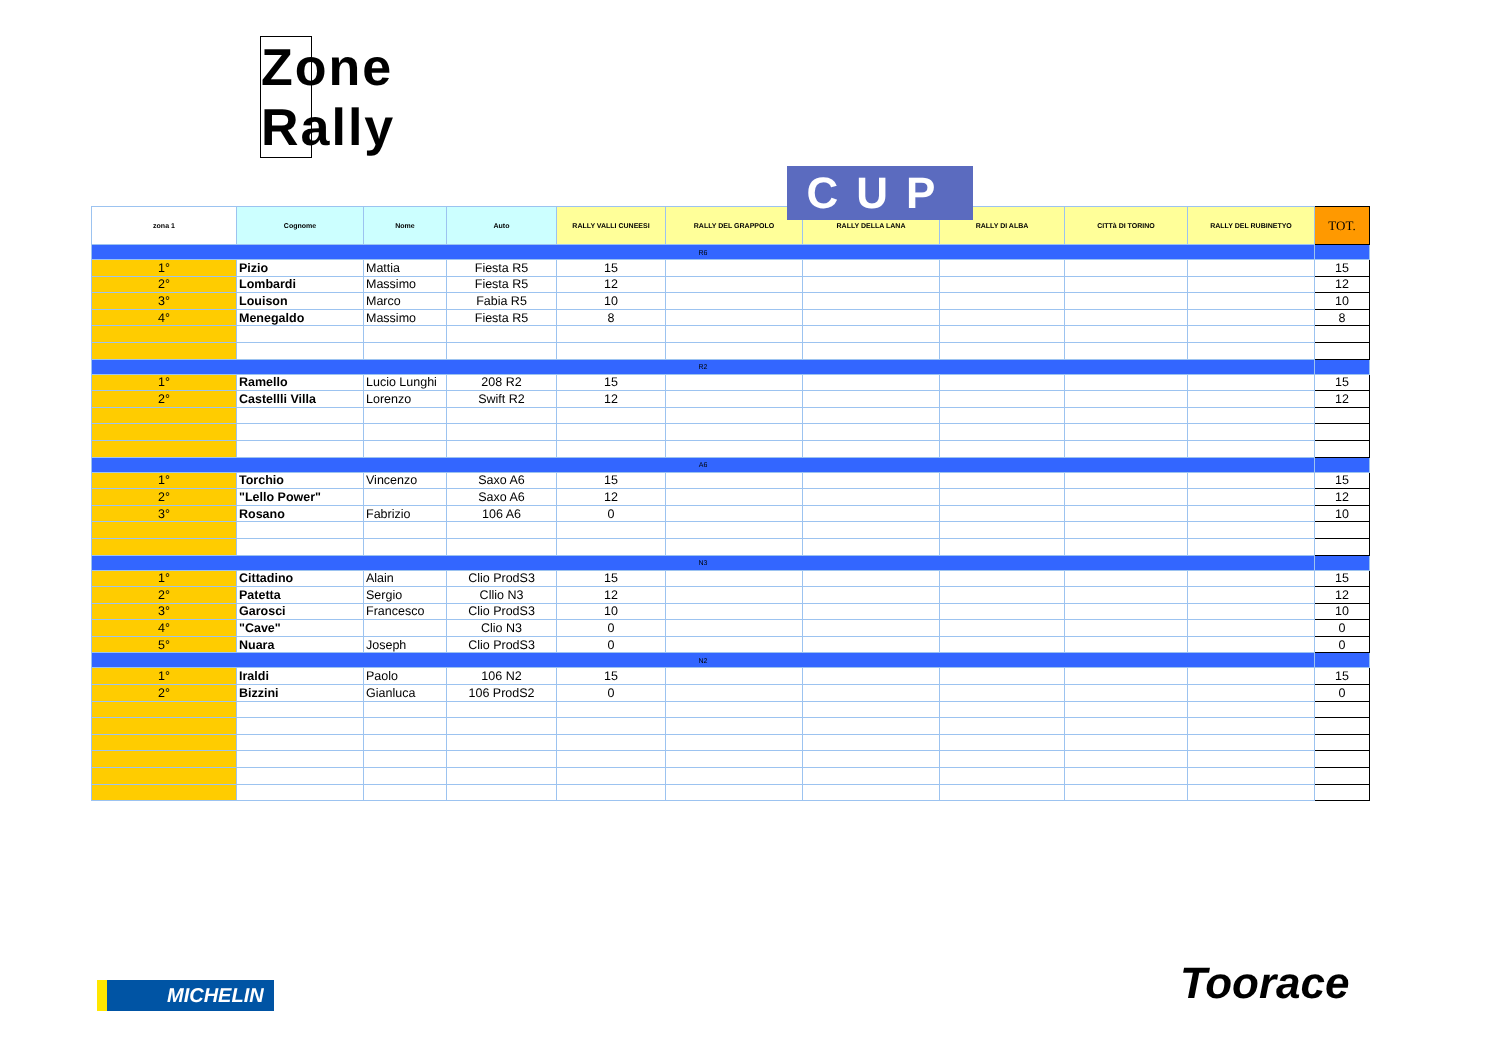Zone Rally
CUP
| zona 1 | Cognome | Nome | Auto | RALLY VALLI CUNEESI | RALLY DEL GRAPPOLO | RALLY DELLA LANA | RALLY DI ALBA | CITTà DI TORINO | RALLY DEL RUBINETYO | TOT. |
| --- | --- | --- | --- | --- | --- | --- | --- | --- | --- | --- |
| R6 | | | | | | | | | | |
| 1° | Pizio | Mattia | Fiesta R5 | 15 | | | | | | 15 |
| 2° | Lombardi | Massimo | Fiesta R5 | 12 | | | | | | 12 |
| 3° | Louison | Marco | Fabia R5 | 10 | | | | | | 10 |
| 4° | Menegaldo | Massimo | Fiesta R5 | 8 | | | | | | 8 |
| R2 | | | | | | | | | | |
| 1° | Ramello | Lucio Lunghi | 208 R2 | 15 | | | | | | 15 |
| 2° | Castellli Villa | Lorenzo | Swift R2 | 12 | | | | | | 12 |
| A6 | | | | | | | | | | |
| 1° | Torchio | Vincenzo | Saxo A6 | 15 | | | | | | 15 |
| 2° | "Lello Power" | | Saxo A6 | 12 | | | | | | 12 |
| 3° | Rosano | Fabrizio | 106 A6 | 0 | | | | | | 10 |
| N3 | | | | | | | | | | |
| 1° | Cittadino | Alain | Clio ProdS3 | 15 | | | | | | 15 |
| 2° | Patetta | Sergio | Cllio N3 | 12 | | | | | | 12 |
| 3° | Garosci | Francesco | Clio ProdS3 | 10 | | | | | | 10 |
| 4° | "Cave" | | Clio N3 | 0 | | | | | | 0 |
| 5° | Nuara | Joseph | Clio ProdS3 | 0 | | | | | | 0 |
| N2 | | | | | | | | | | |
| 1° | Iraldi | Paolo | 106 N2 | 15 | | | | | | 15 |
| 2° | Bizzini | Gianluca | 106 ProdS2 | 0 | | | | | | 0 |
MICHELIN Toorace